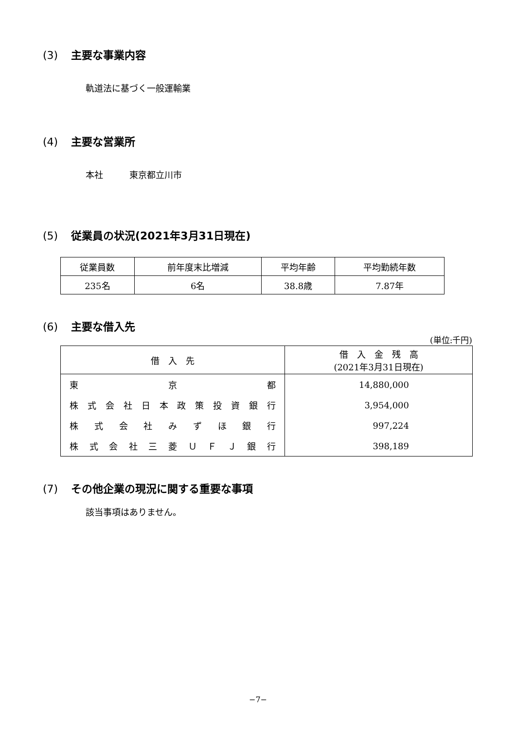(3) 主要な事業内容
軌道法に基づく一般運輸業
(4) 主要な営業所
本社　　　東京都立川市
(5) 従業員の状況(2021年3月31日現在)
| 従業員数 | 前年度末比増減 | 平均年齢 | 平均勤続年数 |
| --- | --- | --- | --- |
| 235名 | 6名 | 38.8歳 | 7.87年 |
(6) 主要な借入先
(単位:千円)
| 借 入 先 | 借 入 金 残 高 (2021年3月31日現在) |
| --- | --- |
| 東 京 都 | 14,880,000 |
| 株式会社日本政策投資銀行 | 3,954,000 |
| 株式会社みずほ銀行 | 997,224 |
| 株式会社三菱ＵＦＪ銀行 | 398,189 |
(7) その他企業の現況に関する重要な事項
該当事項はありません。
−7−